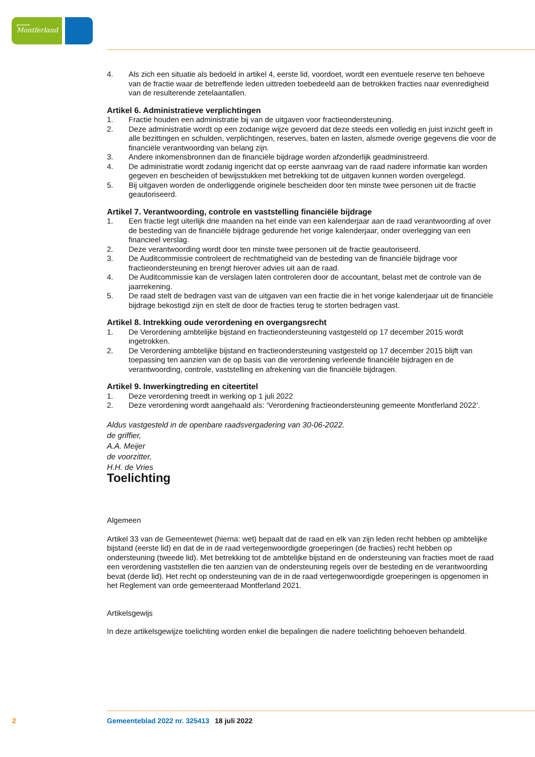gemeente
Montferland
4. Als zich een situatie als bedoeld in artikel 4, eerste lid, voordoet, wordt een eventuele reserve ten behoeve van de fractie waar de betreffende leden uittreden toebedeeld aan de betrokken fracties naar evenredigheid van de resulterende zetelaantallen.
Artikel 6. Administratieve verplichtingen
1. Fractie houden een administratie bij van de uitgaven voor fractieondersteuning.
2. Deze administratie wordt op een zodanige wijze gevoerd dat deze steeds een volledig en juist inzicht geeft in alle bezittingen en schulden, verplichtingen, reserves, baten en lasten, alsmede overige gegevens die voor de financiële verantwoording van belang zijn.
3. Andere inkomensbronnen dan de financiële bijdrage worden afzonderlijk geadministreerd.
4. De administratie wordt zodanig ingericht dat op eerste aanvraag van de raad nadere informatie kan worden gegeven en bescheiden of bewijsstukken met betrekking tot de uitgaven kunnen worden overgelegd.
5. Bij uitgaven worden de onderliggende originele bescheiden door ten minste twee personen uit de fractie geautoriseerd.
Artikel 7. Verantwoording, controle en vaststelling financiële bijdrage
1. Een fractie legt uiterlijk drie maanden na het einde van een kalenderjaar aan de raad verantwoording af over de besteding van de financiële bijdrage gedurende het vorige kalenderjaar, onder overlegging van een financieel verslag.
2. Deze verantwoording wordt door ten minste twee personen uit de fractie geautoriseerd.
3. De Auditcommissie controleert de rechtmatigheid van de besteding van de financiële bijdrage voor fractieondersteuning en brengt hierover advies uit aan de raad.
4. De Auditcommissie kan de verslagen laten controleren door de accountant, belast met de controle van de jaarrekening.
5. De raad stelt de bedragen vast van de uitgaven van een fractie die in het vorige kalenderjaar uit de financiële bijdrage bekostigd zijn en stelt de door de fracties terug te storten bedragen vast.
Artikel 8. Intrekking oude verordening en overgangsrecht
1. De Verordening ambtelijke bijstand en fractieondersteuning vastgesteld op 17 december 2015 wordt ingetrokken.
2. De Verordening ambtelijke bijstand en fractieondersteuning vastgesteld op 17 december 2015 blijft van toepassing ten aanzien van de op basis van die verordening verleende financiële bijdragen en de verantwoording, controle, vaststelling en afrekening van die financiële bijdragen.
Artikel 9. Inwerkingtreding en citeertitel
1. Deze verordening treedt in werking op 1 juli 2022
2. Deze verordening wordt aangehaald als: ‘Verordening fractieondersteuning gemeente Montferland 2022’.
Aldus vastgesteld in de openbare raadsvergadering van 30-06-2022.
de griffier,
A.A. Meijer
de voorzitter,
H.H. de Vries
Toelichting
Algemeen
Artikel 33 van de Gemeentewet (hierna: wet) bepaalt dat de raad en elk van zijn leden recht hebben op ambtelijke bijstand (eerste lid) en dat de in de raad vertegenwoordigde groeperingen (de fracties) recht hebben op ondersteuning (tweede lid). Met betrekking tot de ambtelijke bijstand en de ondersteuning van fracties moet de raad een verordening vaststellen die ten aanzien van de ondersteuning regels over de besteding en de verantwoording bevat (derde lid). Het recht op ondersteuning van de in de raad vertegenwoordigde groeperingen is opgenomen in het Reglement van orde gemeenteraad Montferland 2021.
Artikelsgewijs
In deze artikelsgewijze toelichting worden enkel die bepalingen die nadere toelichting behoeven behandeld.
2 Gemeenteblad 2022 nr. 325413 18 juli 2022